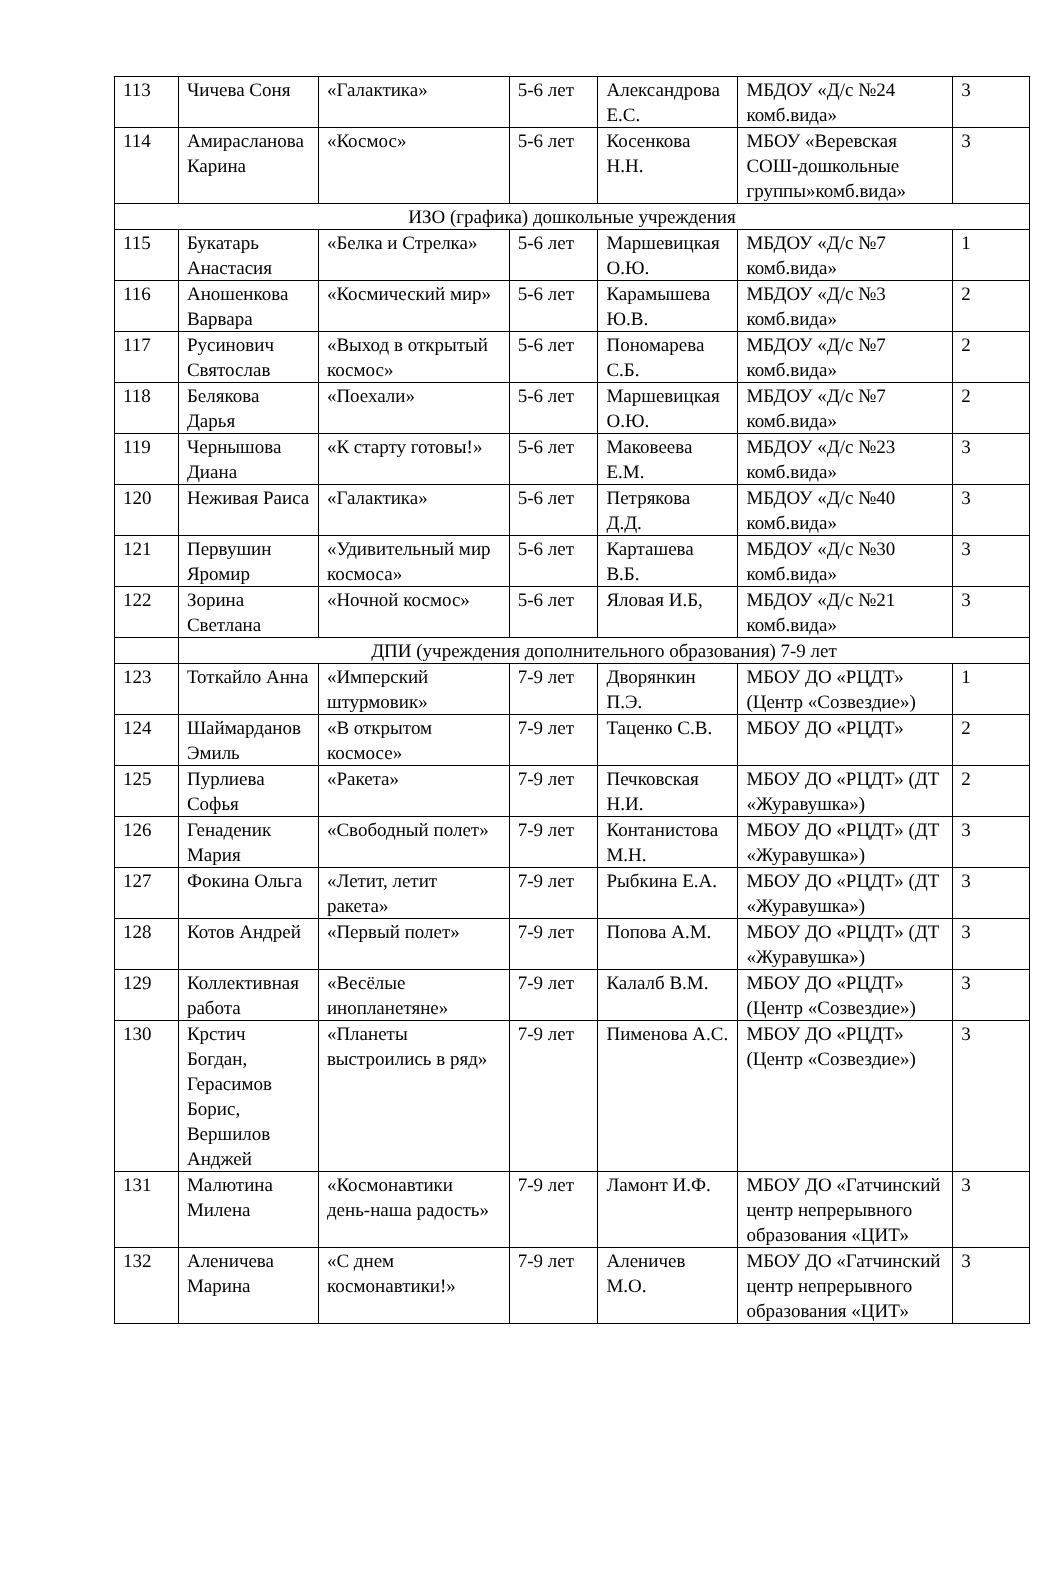| 113 | Чичева Соня | «Галактика» | 5-6 лет | Александрова Е.С. | МБДОУ «Д/с №24 комб.вида» | 3 |
| 114 | Амирасланова Карина | «Космос» | 5-6 лет | Косенкова Н.Н. | МБОУ «Веревская СОШ-дошкольные группы»комб.вида» | 3 |
| ИЗО (графика) дошкольные учреждения | | | | | | |
| 115 | Букатарь Анастасия | «Белка и Стрелка» | 5-6 лет | Маршевицкая О.Ю. | МБДОУ «Д/с №7 комб.вида» | 1 |
| 116 | Аношенкова Варвара | «Космический мир» | 5-6 лет | Карамышева Ю.В. | МБДОУ «Д/с №3 комб.вида» | 2 |
| 117 | Русинович Святослав | «Выход в открытый космос» | 5-6 лет | Пономарева С.Б. | МБДОУ «Д/с №7 комб.вида» | 2 |
| 118 | Белякова Дарья | «Поехали» | 5-6 лет | Маршевицкая О.Ю. | МБДОУ «Д/с №7 комб.вида» | 2 |
| 119 | Чернышова Диана | «К старту готовы!» | 5-6 лет | Маковеева Е.М. | МБДОУ «Д/с №23 комб.вида» | 3 |
| 120 | Неживая Раиса | «Галактика» | 5-6 лет | Петрякова Д.Д. | МБДОУ «Д/с №40 комб.вида» | 3 |
| 121 | Первушин Яромир | «Удивительный мир космоса» | 5-6 лет | Карташева В.Б. | МБДОУ «Д/с №30 комб.вида» | 3 |
| 122 | Зорина Светлана | «Ночной космос» | 5-6 лет | Яловая И.Б, | МБДОУ «Д/с №21 комб.вида» | 3 |
| | ДПИ (учреждения дополнительного образования) 7-9 лет | | | | | |
| 123 | Тоткайло Анна | «Имперский штурмовик» | 7-9 лет | Дворянкин П.Э. | МБОУ ДО «РЦДТ» (Центр «Созвездие») | 1 |
| 124 | Шаймарданов Эмиль | «В открытом космосе» | 7-9 лет | Таценко С.В. | МБОУ ДО «РЦДТ» | 2 |
| 125 | Пурлиева Софья | «Ракета» | 7-9 лет | Печковская Н.И. | МБОУ ДО «РЦДТ» (ДТ «Журавушка») | 2 |
| 126 | Генаденик Мария | «Свободный полет» | 7-9 лет | Контанистова М.Н. | МБОУ ДО «РЦДТ» (ДТ «Журавушка») | 3 |
| 127 | Фокина Ольга | «Летит, летит ракета» | 7-9 лет | Рыбкина Е.А. | МБОУ ДО «РЦДТ» (ДТ «Журавушка») | 3 |
| 128 | Котов Андрей | «Первый полет» | 7-9 лет | Попова А.М. | МБОУ ДО «РЦДТ» (ДТ «Журавушка») | 3 |
| 129 | Коллективная работа | «Весёлые инопланетяне» | 7-9 лет | Калалб В.М. | МБОУ ДО «РЦДТ» (Центр «Созвездие») | 3 |
| 130 | Крстич Богдан, Герасимов Борис, Вершилов Анджей | «Планеты выстроились в ряд» | 7-9 лет | Пименова А.С. | МБОУ ДО «РЦДТ» (Центр «Созвездие») | 3 |
| 131 | Малютина Милена | «Космонавтики день-наша радость» | 7-9 лет | Ламонт И.Ф. | МБОУ ДО «Гатчинский центр непрерывного образования «ЦИТ» | 3 |
| 132 | Аленичева Марина | «С днем космонавтики!» | 7-9 лет | Аленичев М.О. | МБОУ ДО «Гатчинский центр непрерывного образования «ЦИТ» | 3 |